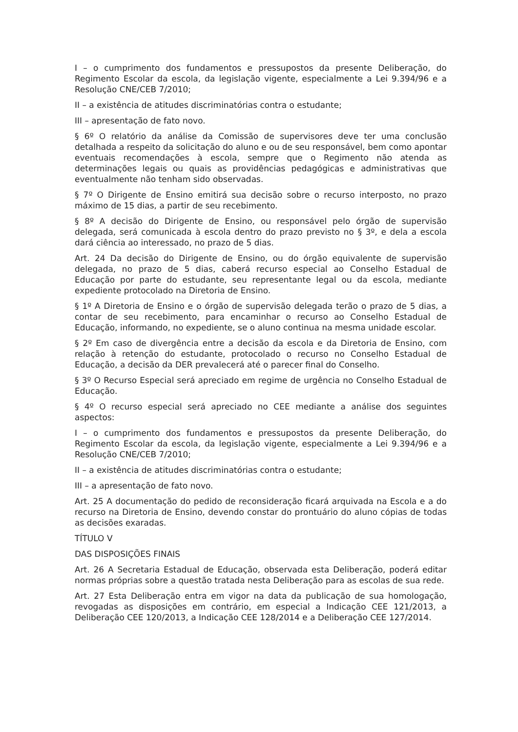I – o cumprimento dos fundamentos e pressupostos da presente Deliberação, do Regimento Escolar da escola, da legislação vigente, especialmente a Lei 9.394/96 e a Resolução CNE/CEB 7/2010;
II – a existência de atitudes discriminatórias contra o estudante;
III – apresentação de fato novo.
§ 6º O relatório da análise da Comissão de supervisores deve ter uma conclusão detalhada a respeito da solicitação do aluno e ou de seu responsável, bem como apontar eventuais recomendações à escola, sempre que o Regimento não atenda as determinações legais ou quais as providências pedagógicas e administrativas que eventualmente não tenham sido observadas.
§ 7º O Dirigente de Ensino emitirá sua decisão sobre o recurso interposto, no prazo máximo de 15 dias, a partir de seu recebimento.
§ 8º A decisão do Dirigente de Ensino, ou responsável pelo órgão de supervisão delegada, será comunicada à escola dentro do prazo previsto no § 3º, e dela a escola dará ciência ao interessado, no prazo de 5 dias.
Art. 24 Da decisão do Dirigente de Ensino, ou do órgão equivalente de supervisão delegada, no prazo de 5 dias, caberá recurso especial ao Conselho Estadual de Educação por parte do estudante, seu representante legal ou da escola, mediante expediente protocolado na Diretoria de Ensino.
§ 1º A Diretoria de Ensino e o órgão de supervisão delegada terão o prazo de 5 dias, a contar de seu recebimento, para encaminhar o recurso ao Conselho Estadual de Educação, informando, no expediente, se o aluno continua na mesma unidade escolar.
§ 2º Em caso de divergência entre a decisão da escola e da Diretoria de Ensino, com relação à retenção do estudante, protocolado o recurso no Conselho Estadual de Educação, a decisão da DER prevalecerá até o parecer final do Conselho.
§ 3º O Recurso Especial será apreciado em regime de urgência no Conselho Estadual de Educação.
§ 4º O recurso especial será apreciado no CEE mediante a análise dos seguintes aspectos:
I – o cumprimento dos fundamentos e pressupostos da presente Deliberação, do Regimento Escolar da escola, da legislação vigente, especialmente a Lei 9.394/96 e a Resolução CNE/CEB 7/2010;
II – a existência de atitudes discriminatórias contra o estudante;
III – a apresentação de fato novo.
Art. 25 A documentação do pedido de reconsideração ficará arquivada na Escola e a do recurso na Diretoria de Ensino, devendo constar do prontuário do aluno cópias de todas as decisões exaradas.
TÍTULO V
DAS DISPOSIÇÕES FINAIS
Art. 26 A Secretaria Estadual de Educação, observada esta Deliberação, poderá editar normas próprias sobre a questão tratada nesta Deliberação para as escolas de sua rede.
Art. 27 Esta Deliberação entra em vigor na data da publicação de sua homologação, revogadas as disposições em contrário, em especial a Indicação CEE 121/2013, a Deliberação CEE 120/2013, a Indicação CEE 128/2014 e a Deliberação CEE 127/2014.